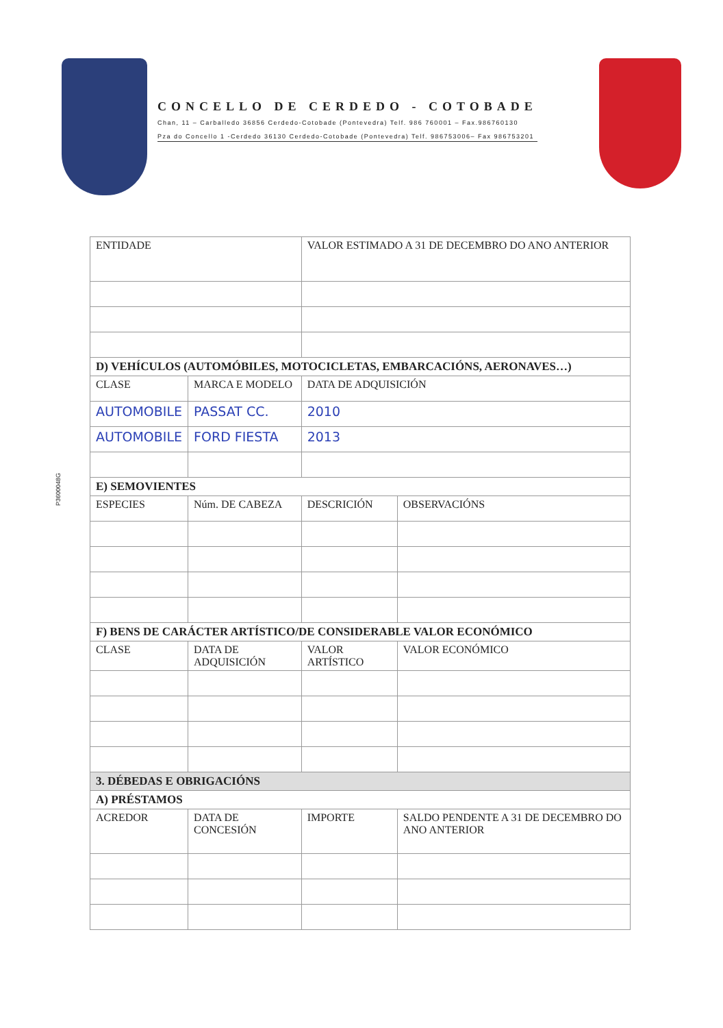CONCELLO DE CERDEDO - COTOBADE
Chan, 11 – Carballedo 36856 Cerdedo-Cotobade (Pontevedra) Telf. 986 760001 – Fax.986760130
Pza do Concello 1 -Cerdedo 36130 Cerdedo-Cotobade (Pontevedra) Telf. 986753006– Fax 986753201
P3600048G
| ENTIDADE | | | VALOR ESTIMADO A 31 DE DECEMBRO DO ANO ANTERIOR | |
| D) VEHÍCULOS (AUTOMÓBILES, MOTOCICLETAS, EMBARCACIÓNS, AERONAVES…) | | | | |
| CLASE | | MARCA E MODELO | DATA DE ADQUISICIÓN | |
| AUTOMOBILE | | PASSAT CC. | 2010 | |
| AUTOMOBILE | | FORD FIESTA | 2013 | |
| E) SEMOVIENTES | | | | |
| ESPECIES | Núm. DE CABEZA | | DESCRICIÓN | OBSERVACIÓNS |
| F) BENS DE CARÁCTER ARTÍSTICO/DE CONSIDERABLE VALOR ECONÓMICO | | | | |
| CLASE | DATA DE ADQUISICIÓN | | VALOR ARTÍSTICO | VALOR ECONÓMICO |
| 3. DÉBEDAS E OBRIGACIÓNS | | | | |
| A) PRÉSTAMOS | | | | |
| ACREDOR | DATA DE CONCESIÓN | | IMPORTE | SALDO PENDENTE A 31 DE DECEMBRO DO ANO ANTERIOR |